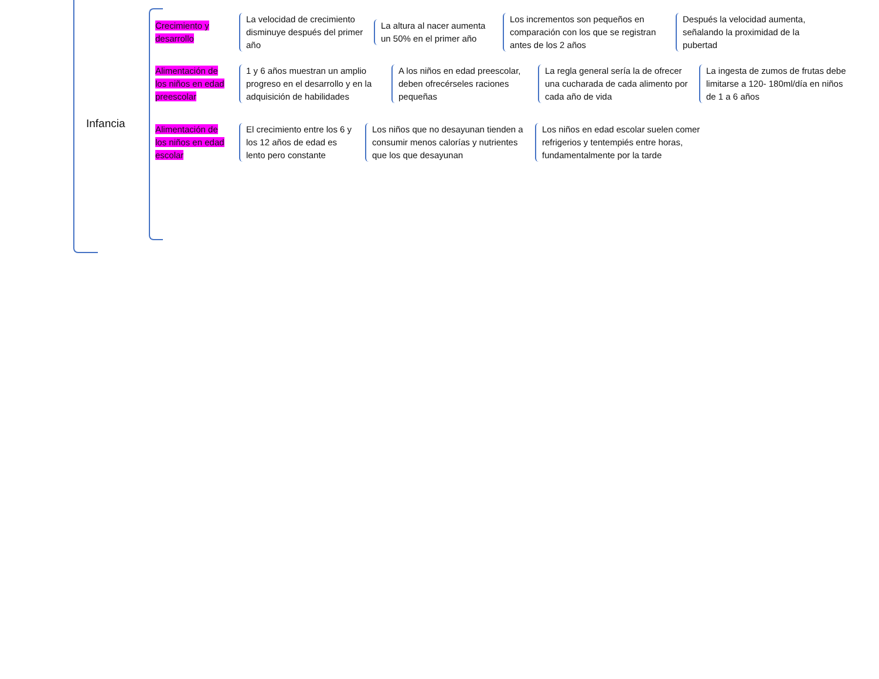Infancia
Crecimiento y desarrollo
La velocidad de crecimiento disminuye después del primer año
La altura al nacer aumenta un 50% en el primer año
Los incrementos son pequeños en comparación con los que se registran antes de los 2 años
Después la velocidad aumenta, señalando la proximidad de la pubertad
Alimentación de los niños en edad preescolar
1 y 6 años muestran un amplio progreso en el desarrollo y en la adquisición de habilidades
A los niños en edad preescolar, deben ofrecérseles raciones pequeñas
La regla general sería la de ofrecer una cucharada de cada alimento por cada año de vida
La ingesta de zumos de frutas debe limitarse a 120- 180ml/día en niños de 1 a 6 años
Alimentación de los niños en edad escolar
El crecimiento entre los 6 y los 12 años de edad es lento pero constante
Los niños que no desayunan tienden a consumir menos calorías y nutrientes que los que desayunan
Los niños en edad escolar suelen comer refrigerios y tentempiés entre horas, fundamentalmente por la tarde